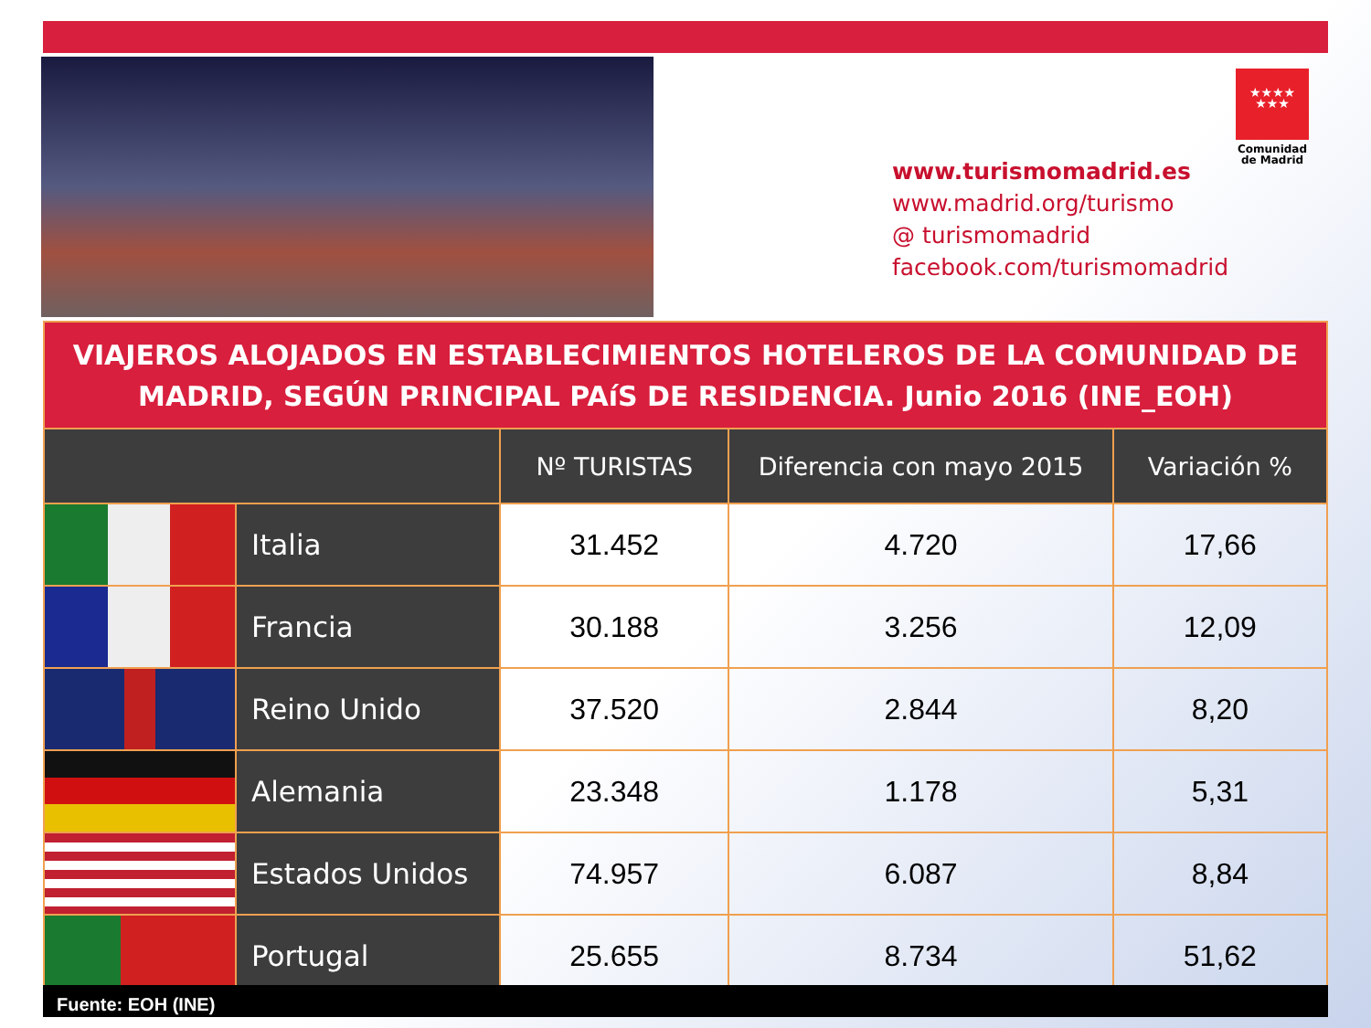★★★★
★★★
Comunidad
de Madrid
www.turismomadrid.es
www.madrid.org/turismo
@ turismomadrid
facebook.com/turismomadrid
| VIAJEROS ALOJADOS EN ESTABLECIMIENTOS HOTELEROS DE LA COMUNIDAD DE MADRID, SEGÚN PRINCIPAL PAíS DE RESIDENCIA. Junio 2016 (INE_EOH) | | | | |
| | | Nº TURISTAS | Diferencia con mayo 2015 | Variación % |
| | Italia | 31.452 | 4.720 | 17,66 |
| | Francia | 30.188 | 3.256 | 12,09 |
| | Reino Unido | 37.520 | 2.844 | 8,20 |
| | Alemania | 23.348 | 1.178 | 5,31 |
| | Estados Unidos | 74.957 | 6.087 | 8,84 |
| | Portugal | 25.655 | 8.734 | 51,62 |
Fuente: EOH (INE)